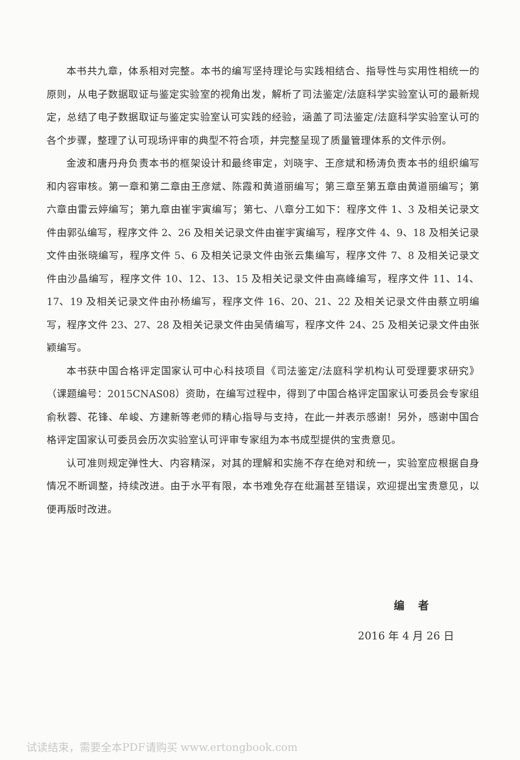本书共九章，体系相对完整。本书的编写坚持理论与实践相结合、指导性与实用性相统一的原则，从电子数据取证与鉴定实验室的视角出发，解析了司法鉴定/法庭科学实验室认可的最新规定，总结了电子数据取证与鉴定实验室认可实践的经验，涵盖了司法鉴定/法庭科学实验室认可的各个步骤，整理了认可现场评审的典型不符合项，并完整呈现了质量管理体系的文件示例。
金波和唐丹舟负责本书的框架设计和最终审定，刘晓宇、王彦斌和杨涛负责本书的组织编写和内容审核。第一章和第二章由王彦斌、陈霞和黄道丽编写；第三章至第五章由黄道丽编写；第六章由雷云婷编写；第九章由崔宇寅编写；第七、八章分工如下：程序文件 1、3 及相关记录文件由郭弘编写，程序文件 2、26 及相关记录文件由崔宇寅编写，程序文件 4、9、18 及相关记录文件由张晓编写，程序文件 5、6 及相关记录文件由张云集编写，程序文件 7、8 及相关记录文件由沙晶编写，程序文件 10、12、13、15 及相关记录文件由高峰编写，程序文件 11、14、17、19 及相关记录文件由孙杨编写，程序文件 16、20、21、22 及相关记录文件由蔡立明编写，程序文件 23、27、28 及相关记录文件由吴倩编写，程序文件 24、25 及相关记录文件由张颖编写。
本书获中国合格评定国家认可中心科技项目《司法鉴定/法庭科学机构认可受理要求研究》（课题编号：2015CNAS08）资助，在编写过程中，得到了中国合格评定国家认可委员会专家组俞秋蓉、花锋、牟峻、方建新等老师的精心指导与支持，在此一并表示感谢！另外，感谢中国合格评定国家认可委员会历次实验室认可评审专家组为本书成型提供的宝贵意见。
认可准则规定弹性大、内容精深，对其的理解和实施不存在绝对和统一，实验室应根据自身情况不断调整，持续改进。由于水平有限，本书难免存在纰漏甚至错误，欢迎提出宝贵意见，以便再版时改进。
编 者
2016 年 4 月 26 日
试读结束，需要全本PDF请购买 www.ertongbook.com